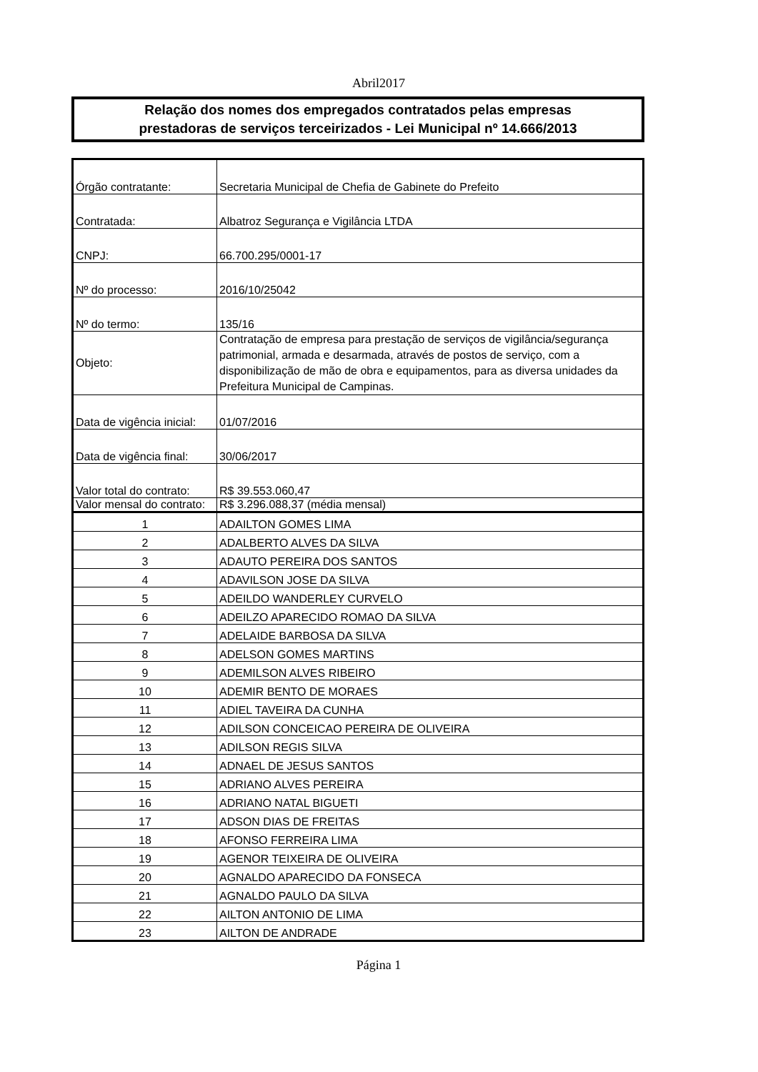Abril2017
Relação dos nomes dos empregados contratados pelas empresas
prestadoras de serviços terceirizados - Lei Municipal nº 14.666/2013
| Órgão contratante: | Secretaria Municipal de Chefia de Gabinete do Prefeito |
| Contratada: | Albatroz Segurança e Vigilância LTDA |
| CNPJ: | 66.700.295/0001-17 |
| Nº do processo: | 2016/10/25042 |
| Nº do termo: | 135/16 |
| Objeto: | Contratação de empresa para prestação de serviços de vigilância/segurança patrimonial, armada e desarmada, através de postos de serviço, com a disponibilização de mão de obra e equipamentos, para as diversa unidades da Prefeitura Municipal de Campinas. |
| Data de vigência inicial: | 01/07/2016 |
| Data de vigência final: | 30/06/2017 |
| Valor total do contrato: | R$ 39.553.060,47 |
| Valor mensal do contrato: | R$ 3.296.088,37 (média mensal) |
| 1 | ADAILTON GOMES LIMA |
| 2 | ADALBERTO ALVES DA SILVA |
| 3 | ADAUTO PEREIRA DOS SANTOS |
| 4 | ADAVILSON JOSE DA SILVA |
| 5 | ADEILDO WANDERLEY CURVELO |
| 6 | ADEILZO APARECIDO ROMAO DA SILVA |
| 7 | ADELAIDE BARBOSA DA SILVA |
| 8 | ADELSON GOMES MARTINS |
| 9 | ADEMILSON ALVES RIBEIRO |
| 10 | ADEMIR BENTO DE MORAES |
| 11 | ADIEL TAVEIRA DA CUNHA |
| 12 | ADILSON CONCEICAO PEREIRA DE OLIVEIRA |
| 13 | ADILSON REGIS SILVA |
| 14 | ADNAEL DE JESUS SANTOS |
| 15 | ADRIANO ALVES PEREIRA |
| 16 | ADRIANO NATAL BIGUETI |
| 17 | ADSON DIAS DE FREITAS |
| 18 | AFONSO FERREIRA LIMA |
| 19 | AGENOR TEIXEIRA DE OLIVEIRA |
| 20 | AGNALDO APARECIDO DA FONSECA |
| 21 | AGNALDO PAULO DA SILVA |
| 22 | AILTON ANTONIO DE LIMA |
| 23 | AILTON DE ANDRADE |
Página 1